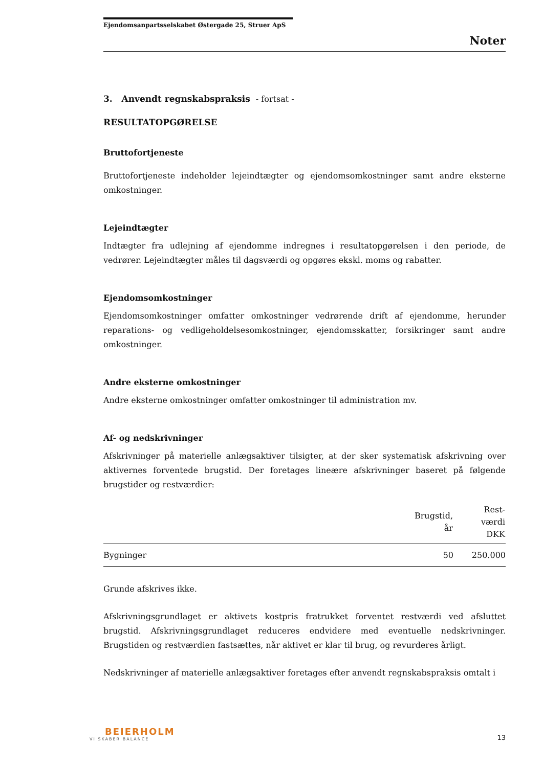Ejendomsanpartsselskabet Østergade 25, Struer ApS
Noter
3. Anvendt regnskabspraksis - fortsat -
RESULTATOPGØRELSE
Bruttofortjeneste
Bruttofortjeneste indeholder lejeindtægter og ejendomsomkostninger samt andre eksterne omkostninger.
Lejeindtægter
Indtægter fra udlejning af ejendomme indregnes i resultatopgørelsen i den periode, de vedrører. Lejeindtægter måles til dagsværdi og opgøres ekskl. moms og rabatter.
Ejendomsomkostninger
Ejendomsomkostninger omfatter omkostninger vedrørende drift af ejendomme, herunder reparations- og vedligeholdelsesomkostninger, ejendomsskatter, forsikringer samt andre omkostninger.
Andre eksterne omkostninger
Andre eksterne omkostninger omfatter omkostninger til administration mv.
Af- og nedskrivninger
Afskrivninger på materielle anlægsaktiver tilsigter, at der sker systematisk afskrivning over aktivernes forventede brugstid. Der foretages lineære afskrivninger baseret på følgende brugstider og restværdier:
| | Brugstid, år | Rest- værdi DKK |
| --- | --- | --- |
| Bygninger | 50 | 250.000 |
Grunde afskrives ikke.
Afskrivningsgrundlaget er aktivets kostpris fratrukket forventet restværdi ved afsluttet brugstid. Afskrivningsgrundlaget reduceres endvidere med eventuelle nedskrivninger. Brugstiden og restværdien fastsættes, når aktivet er klar til brug, og revurderes årligt.
Nedskrivninger af materielle anlægsaktiver foretages efter anvendt regnskabspraksis omtalt i
BEIERHOLM
VI SKABER BALANCE
13